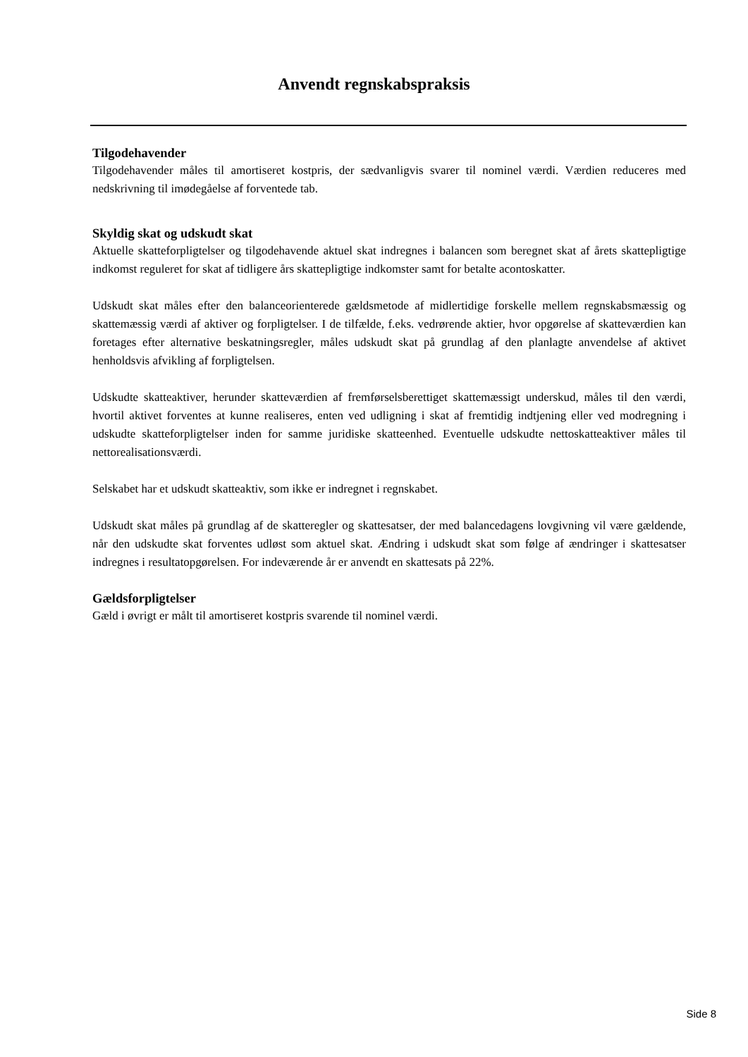Anvendt regnskabspraksis
Tilgodehavender
Tilgodehavender måles til amortiseret kostpris, der sædvanligvis svarer til nominel værdi. Værdien reduceres med nedskrivning til imødegåelse af forventede tab.
Skyldig skat og udskudt skat
Aktuelle skatteforpligtelser og tilgodehavende aktuel skat indregnes i balancen som beregnet skat af årets skattepligtige indkomst reguleret for skat af tidligere års skattepligtige indkomster samt for betalte acontoskatter.
Udskudt skat måles efter den balanceorienterede gældsmetode af midlertidige forskelle mellem regnskabsmæssig og skattemæssig værdi af aktiver og forpligtelser. I de tilfælde, f.eks. vedrørende aktier, hvor opgørelse af skatteværdien kan foretages efter alternative beskatningsregler, måles udskudt skat på grundlag af den planlagte anvendelse af aktivet henholdsvis afvikling af forpligtelsen.
Udskudte skatteaktiver, herunder skatteværdien af fremførselsberettiget skattemæssigt underskud, måles til den værdi, hvortil aktivet forventes at kunne realiseres, enten ved udligning i skat af fremtidig indtjening eller ved modregning i udskudte skatteforpligtelser inden for samme juridiske skatteenhed. Eventuelle udskudte nettoskatteaktiver måles til nettorealisationsværdi.
Selskabet har et udskudt skatteaktiv, som ikke er indregnet i regnskabet.
Udskudt skat måles på grundlag af de skatteregler og skattesatser, der med balancedagens lovgivning vil være gældende, når den udskudte skat forventes udløst som aktuel skat. Ændring i udskudt skat som følge af ændringer i skattesatser indregnes i resultatopgørelsen. For indeværende år er anvendt en skattesats på 22%.
Gældsforpligtelser
Gæld i øvrigt er målt til amortiseret kostpris svarende til nominel værdi.
Side 8